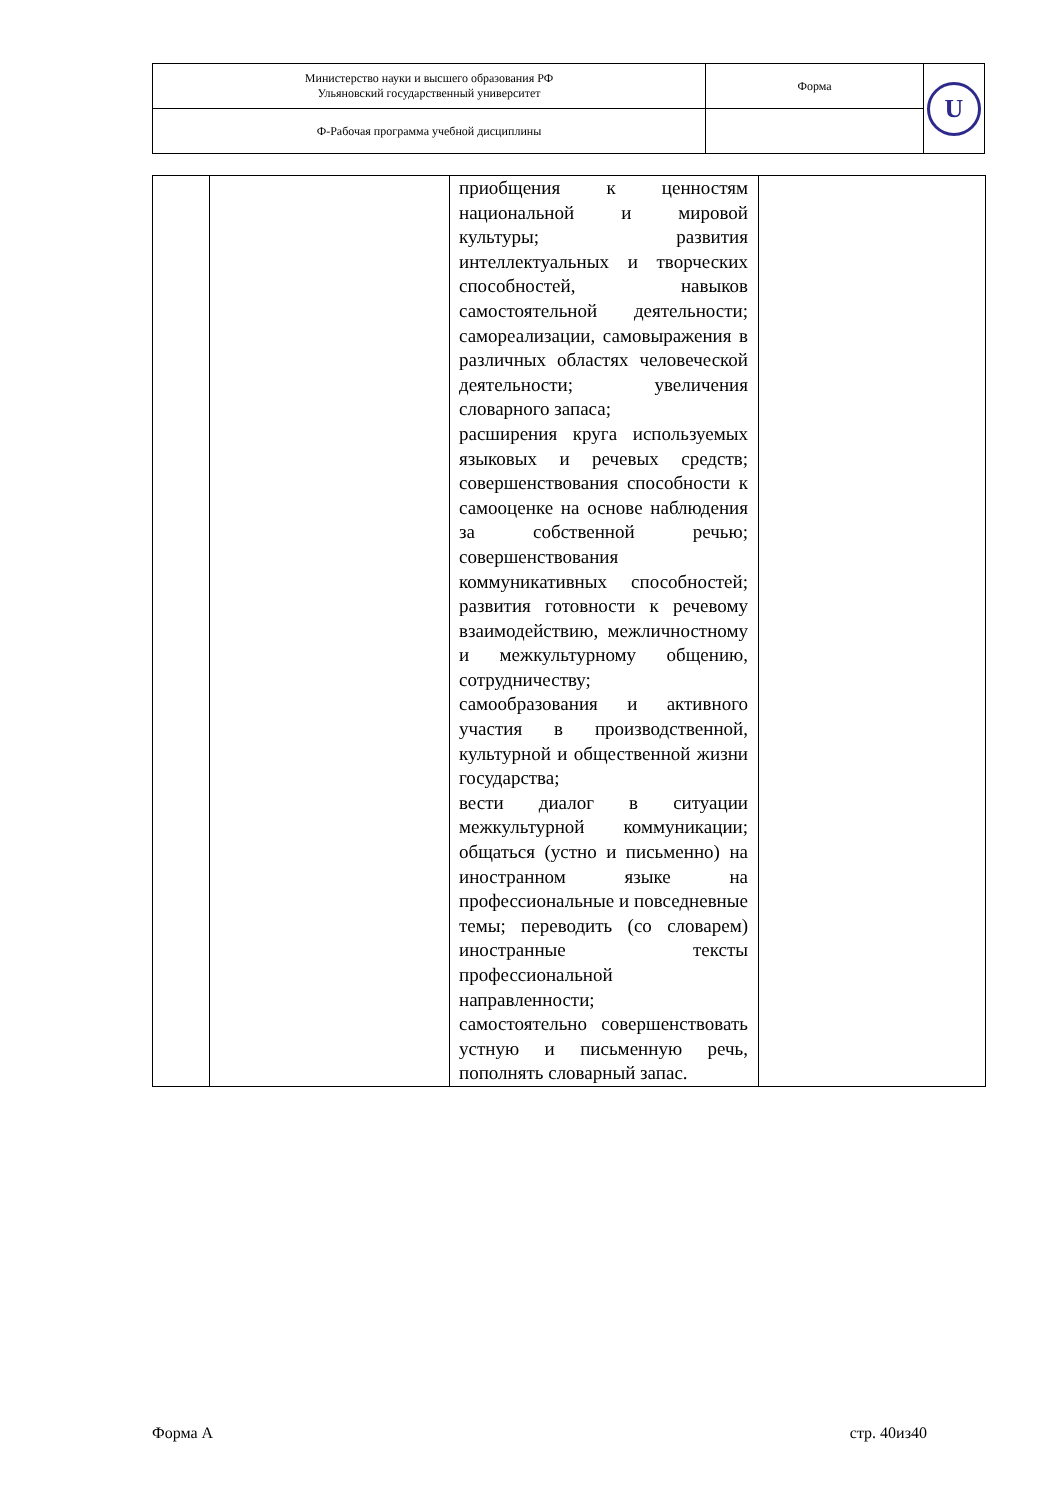| Министерство науки и высшего образования РФ Ульяновский государственный университет | Форма | U |
| Ф-Рабочая программа учебной дисциплины | | |
| | | приобщения к ценностям национальной и мировой культуры; развития интеллектуальных и творческих способностей, навыков самостоятельной деятельности; самореализации, самовыражения в различных областях человеческой деятельности; увеличения словарного запаса; расширения круга используемых языковых и речевых средств; совершенствования способности к самооценке на основе наблюдения за собственной речью; совершенствования коммуникативных способностей; развития готовности к речевому взаимодействию, межличностному и межкультурному общению, сотрудничеству; самообразования и активного участия в производственной, культурной и общественной жизни государства; вести диалог в ситуации межкультурной коммуникации; общаться (устно и письменно) на иностранном языке на профессиональные и повседневные темы; переводить (со словарем) иностранные тексты профессиональной направленности; самостоятельно совершенствовать устную и письменную речь, пополнять словарный запас. | |
Форма А стр. 40из40